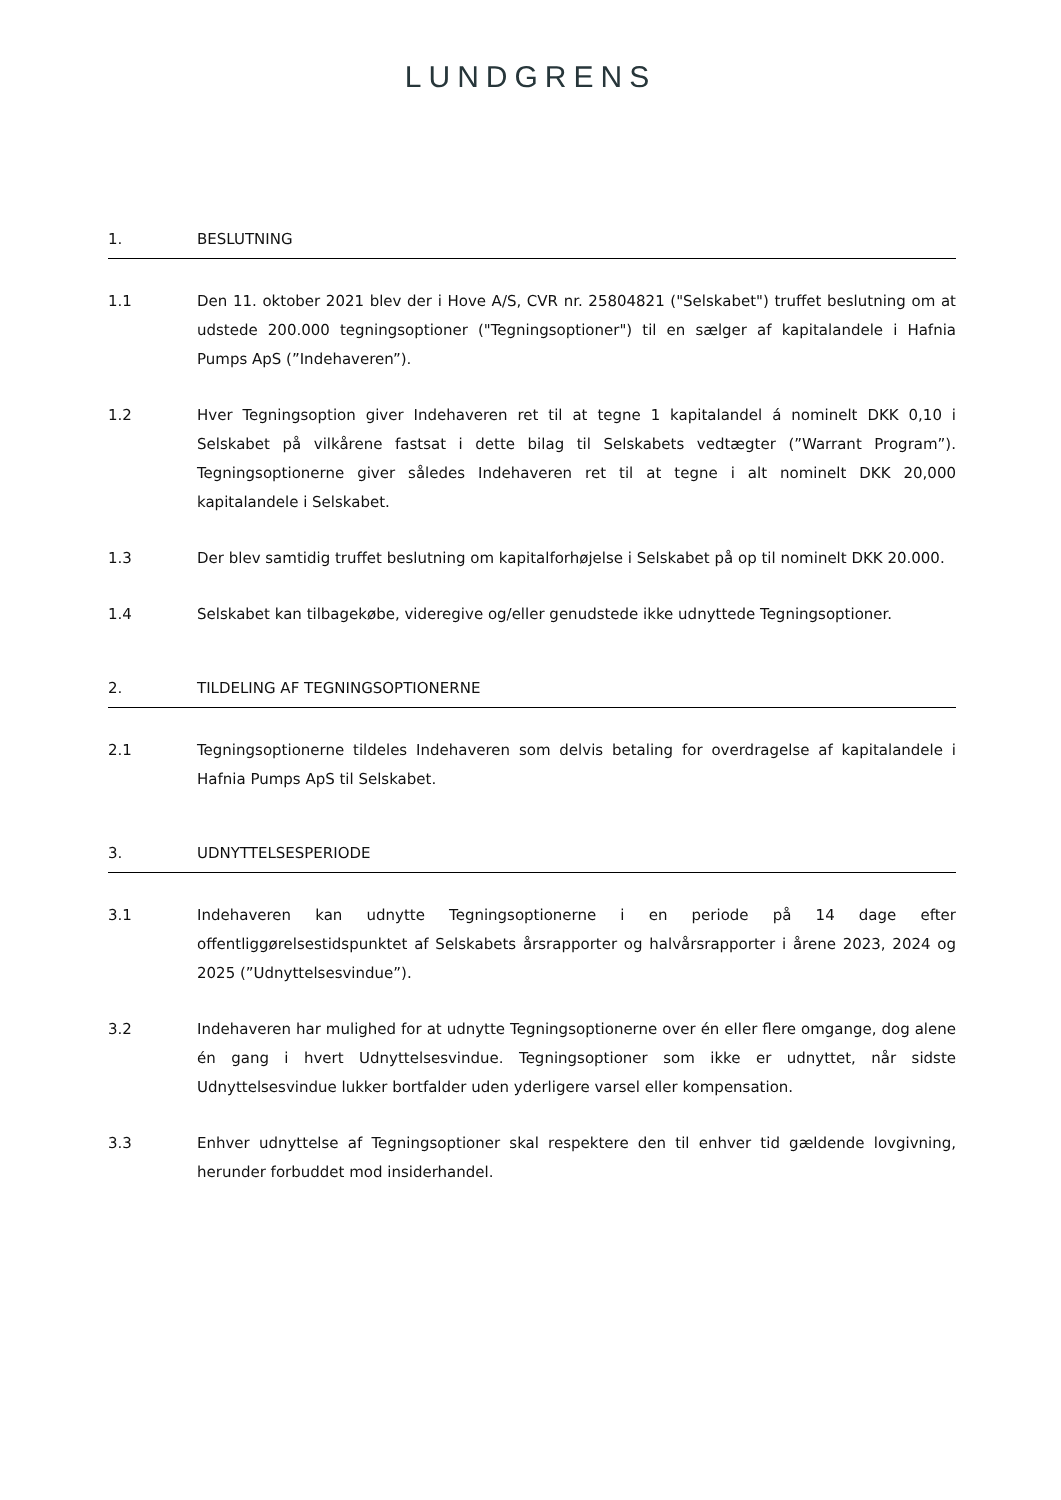LUNDGRENS
1. BESLUTNING
1.1 Den 11. oktober 2021 blev der i Hove A/S, CVR nr. 25804821 ("Selskabet") truffet beslutning om at udstede 200.000 tegningsoptioner ("Tegningsoptioner") til en sælger af kapitalandele i Hafnia Pumps ApS (”Indehaveren”).
1.2 Hver Tegningsoption giver Indehaveren ret til at tegne 1 kapitalandel á nominelt DKK 0,10 i Selskabet på vilkårene fastsat i dette bilag til Selskabets vedtægter (”Warrant Program”). Tegningsoptionerne giver således Indehaveren ret til at tegne i alt nominelt DKK 20,000 kapitalandele i Selskabet.
1.3 Der blev samtidig truffet beslutning om kapitalforhøjelse i Selskabet på op til nominelt DKK 20.000.
1.4 Selskabet kan tilbagekøbe, videregive og/eller genudstede ikke udnyttede Tegningsoptioner.
2. TILDELING AF TEGNINGSOPTIONERNE
2.1 Tegningsoptionerne tildeles Indehaveren som delvis betaling for overdragelse af kapitalandele i Hafnia Pumps ApS til Selskabet.
3. UDNYTTELSESPERIODE
3.1 Indehaveren kan udnytte Tegningsoptionerne i en periode på 14 dage efter offentliggørelsestidspunktet af Selskabets årsrapporter og halvårsrapporter i årene 2023, 2024 og 2025 (”Udnyttelsesvindue”).
3.2 Indehaveren har mulighed for at udnytte Tegningsoptionerne over én eller flere omgange, dog alene én gang i hvert Udnyttelsesvindue. Tegningsoptioner som ikke er udnyttet, når sidste Udnyttelsesvindue lukker bortfalder uden yderligere varsel eller kompensation.
3.3 Enhver udnyttelse af Tegningsoptioner skal respektere den til enhver tid gældende lovgivning, herunder forbuddet mod insiderhandel.